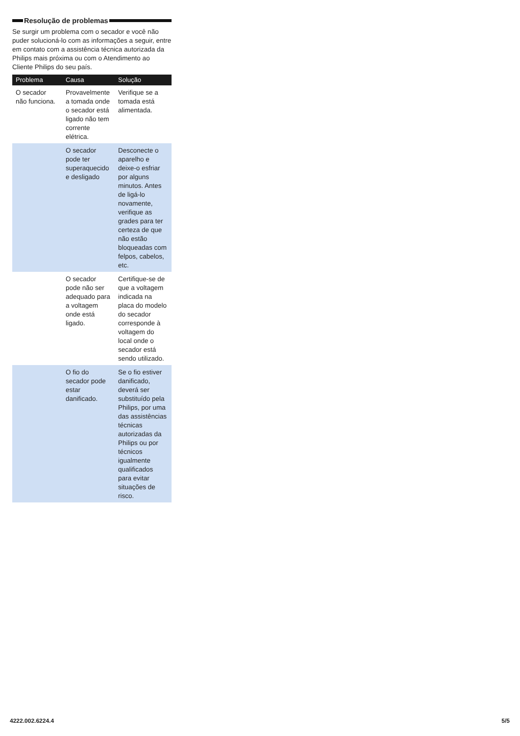Resolução de problemas
Se surgir um problema com o secador e você não puder solucioná-lo com as informações a seguir, entre em contato com a assistência técnica autorizada da Philips mais próxima ou com o Atendimento ao Cliente Philips do seu país.
| Problema | Causa | Solução |
| --- | --- | --- |
| O secador não funciona. | Provavelmente a tomada onde o secador está ligado não tem corrente elétrica. | Verifique se a tomada está alimentada. |
| | O secador pode ter superaquecido e desligado | Desconecte o aparelho e deixe-o esfriar por alguns minutos. Antes de ligá-lo novamente, verifique as grades para ter certeza de que não estão bloqueadas com felpos, cabelos, etc. |
| | O secador pode não ser adequado para a voltagem onde está ligado. | Certifique-se de que a voltagem indicada na placa do modelo do secador corresponde à voltagem do local onde o secador está sendo utilizado. |
| | O fio do secador pode estar danificado. | Se o fio estiver danificado, deverá ser substituído pela Philips, por uma das assistências técnicas autorizadas da Philips ou por técnicos igualmente qualificados para evitar situações de risco. |
4222.002.6224.4 5/5